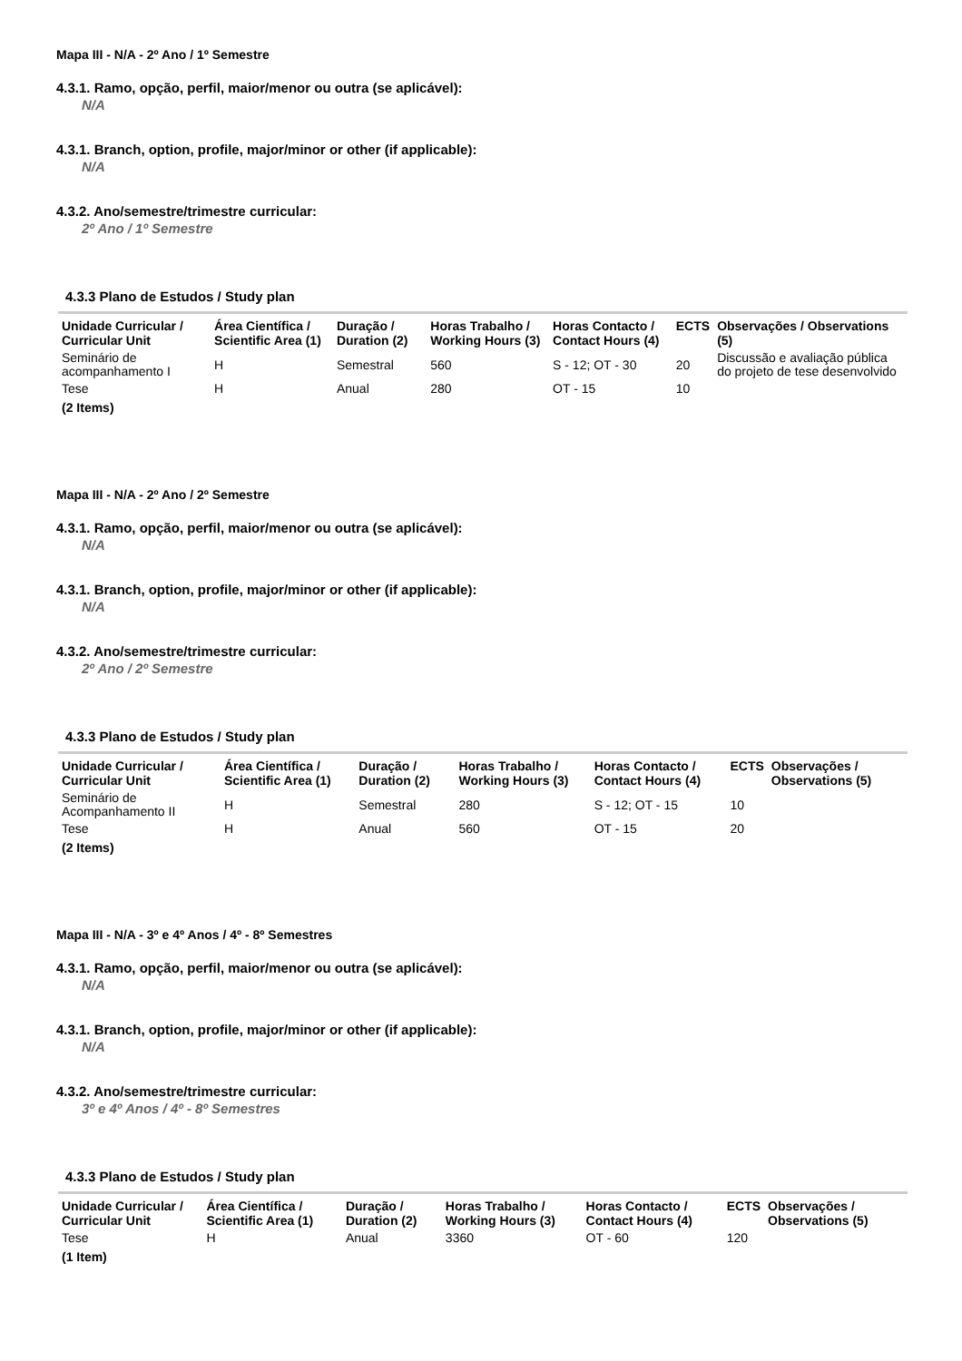Mapa III - N/A - 2º Ano / 1º Semestre
4.3.1. Ramo, opção, perfil, maior/menor ou outra (se aplicável):
N/A
4.3.1. Branch, option, profile, major/minor or other (if applicable):
N/A
4.3.2. Ano/semestre/trimestre curricular:
2º Ano / 1º Semestre
4.3.3 Plano de Estudos / Study plan
| Unidade Curricular / Curricular Unit | Área Científica / Scientific Area (1) | Duração / Duration (2) | Horas Trabalho / Working Hours (3) | Horas Contacto / Contact Hours (4) | ECTS | Observações / Observations (5) |
| --- | --- | --- | --- | --- | --- | --- |
| Seminário de acompanhamento I | H | Semestral | 560 | S - 12; OT - 30 | 20 | Discussão e avaliação pública do projeto de tese desenvolvido |
| Tese | H | Anual | 280 | OT - 15 | 10 | |
| (2 Items) | | | | | | |
Mapa III - N/A - 2º Ano / 2º Semestre
4.3.1. Ramo, opção, perfil, maior/menor ou outra (se aplicável):
N/A
4.3.1. Branch, option, profile, major/minor or other (if applicable):
N/A
4.3.2. Ano/semestre/trimestre curricular:
2º Ano / 2º Semestre
4.3.3 Plano de Estudos / Study plan
| Unidade Curricular / Curricular Unit | Área Científica / Scientific Area (1) | Duração / Duration (2) | Horas Trabalho / Working Hours (3) | Horas Contacto / Contact Hours (4) | ECTS | Observações / Observations (5) |
| --- | --- | --- | --- | --- | --- | --- |
| Seminário de Acompanhamento II | H | Semestral | 280 | S - 12; OT - 15 | 10 | |
| Tese | H | Anual | 560 | OT - 15 | 20 | |
| (2 Items) | | | | | | |
Mapa III - N/A - 3º e 4º Anos / 4º - 8º Semestres
4.3.1. Ramo, opção, perfil, maior/menor ou outra (se aplicável):
N/A
4.3.1. Branch, option, profile, major/minor or other (if applicable):
N/A
4.3.2. Ano/semestre/trimestre curricular:
3º e 4º Anos / 4º - 8º Semestres
4.3.3 Plano de Estudos / Study plan
| Unidade Curricular / Curricular Unit | Área Científica / Scientific Area (1) | Duração / Duration (2) | Horas Trabalho / Working Hours (3) | Horas Contacto / Contact Hours (4) | ECTS | Observações / Observations (5) |
| --- | --- | --- | --- | --- | --- | --- |
| Tese | H | Anual | 3360 | OT - 60 | 120 | |
| (1 Item) | | | | | | |